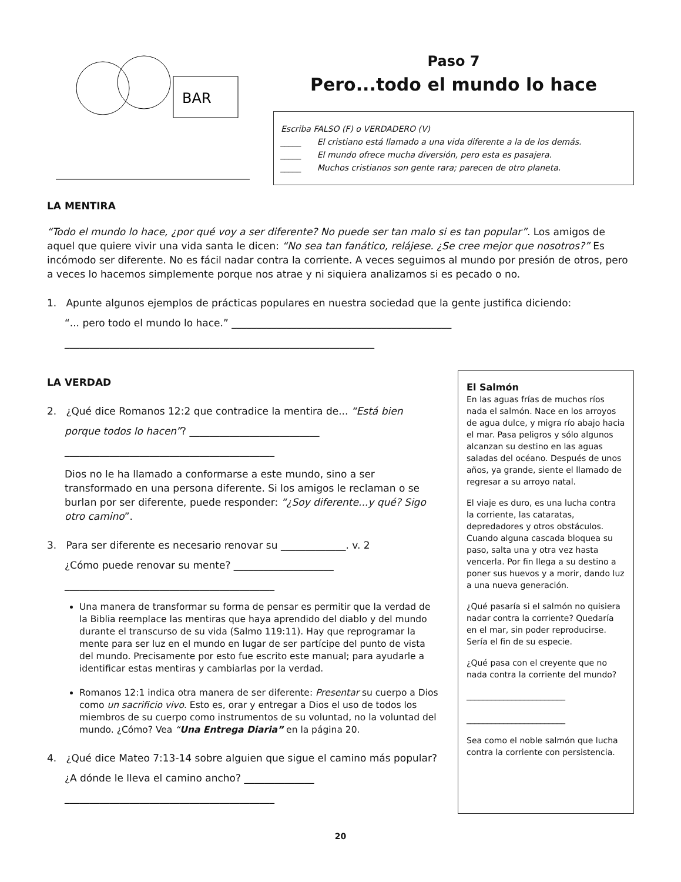BAR
Paso 7
Pero...todo el mundo lo hace
Escriba FALSO (F) o VERDADERO (V)
_____ El cristiano está llamado a una vida diferente a la de los demás.
_____ El mundo ofrece mucha diversión, pero esta es pasajera.
_____ Muchos cristianos son gente rara; parecen de otro planeta.
LA MENTIRA
“Todo el mundo lo hace, ¿por qué voy a ser diferente? No puede ser tan malo si es tan popular”. Los amigos de aquel que quiere vivir una vida santa le dicen: “No sea tan fanático, relájese. ¿Se cree mejor que nosotros?” Es incómodo ser diferente. No es fácil nadar contra la corriente. A veces seguimos al mundo por presión de otros, pero a veces lo hacemos simplemente porque nos atrae y ni siquiera analizamos si es pecado o no.
1. Apunte algunos ejemplos de prácticas populares en nuestra sociedad que la gente justifica diciendo:
“... pero todo el mundo lo hace.” ____________________________________________
______________________________________________________________
LA VERDAD
2. ¿Qué dice Romanos 12:2 que contradice la mentira de... “Está bien porque todos lo hacen”? __________________________
__________________________________________
Dios no le ha llamado a conformarse a este mundo, sino a ser transformado en una persona diferente. Si los amigos le reclaman o se burlan por ser diferente, puede responder: “¿Soy diferente...y qué? Sigo otro camino”.
3. Para ser diferente es necesario renovar su _____________. v. 2
¿Cómo puede renovar su mente? ____________________
__________________________________________
Una manera de transformar su forma de pensar es permitir que la verdad de la Biblia reemplace las mentiras que haya aprendido del diablo y del mundo durante el transcurso de su vida (Salmo 119:11). Hay que reprogramar la mente para ser luz en el mundo en lugar de ser partícipe del punto de vista del mundo. Precisamente por esto fue escrito este manual; para ayudarle a identificar estas mentiras y cambiarlas por la verdad.
Romanos 12:1 indica otra manera de ser diferente: Presentar su cuerpo a Dios como un sacrificio vivo. Esto es, orar y entregar a Dios el uso de todos los miembros de su cuerpo como instrumentos de su voluntad, no la voluntad del mundo. ¿Cómo? Vea “Una Entrega Diaria” en la página 20.
4. ¿Qué dice Mateo 7:13-14 sobre alguien que sigue el camino más popular? ¿A dónde le lleva el camino ancho? ______________
__________________________________________
El Salmón
En las aguas frías de muchos ríos nada el salmón. Nace en los arroyos de agua dulce, y migra río abajo hacia el mar. Pasa peligros y sólo algunos alcanzan su destino en las aguas saladas del océano. Después de unos años, ya grande, siente el llamado de regresar a su arroyo natal.
El viaje es duro, es una lucha contra la corriente, las cataratas, depredadores y otros obstáculos. Cuando alguna cascada bloquea su paso, salta una y otra vez hasta vencerla. Por fin llega a su destino a poner sus huevos y a morir, dando luz a una nueva generación.
¿Qué pasaría si el salmón no quisiera nadar contra la corriente? Quedaría en el mar, sin poder reproducirse. Sería el fin de su especie.
¿Qué pasa con el creyente que no nada contra la corriente del mundo?
________________________
________________________
Sea como el noble salmón que lucha contra la corriente con persistencia.
20